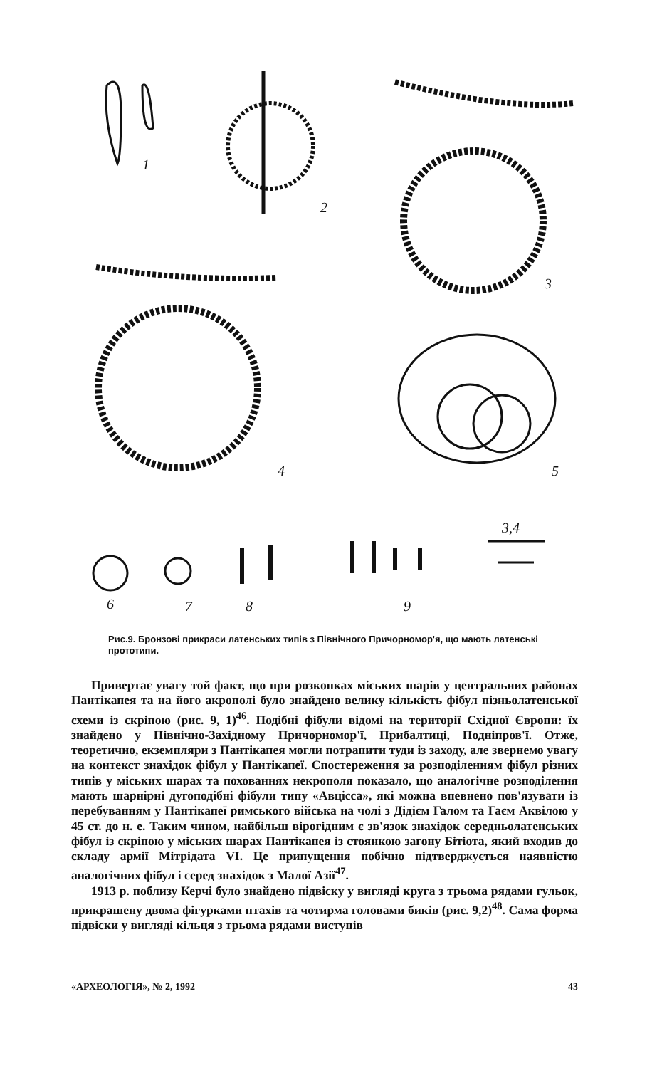1
2
3
4
5
3,4
6
7
8
9
Рис.9. Бронзові прикраси латенських типів з Північного Причорномор'я, що мають латенські прототипи.
Привертає увагу той факт, що при розкопках міських шарів у центральних районах Пантікапея та на його акрополі було знайдено велику кількість фібул пізньолатенської схеми із скріпою (рис. 9, 1)<sup>46</sup>. Подібні фібули відомі на території Східної Європи: їх знайдено у Північно-Західному Причорномор'ї, Прибалтиці, Подніпров'ї. Отже, теоретично, екземпляри з Пантікапея могли потрапити туди із заходу, але звернемо увагу на контекст знахідок фібул у Пантікапеї. Спостереження за розподіленням фібул різних типів у міських шарах та похованнях некрополя показало, що аналогічне розподілення мають шарнірні дугоподібні фібули типу «Авцісса», які можна впевнено пов'язувати із перебуванням у Пантікапеї римського війська на чолі з Дідієм Галом та Гаєм Аквілою у 45 ст. до н. е. Таким чином, найбільш вірогідним є зв'язок знахідок середньолатенських фібул із скріпою у міських шарах Пантікапея із стоянкою загону Бітіота, який входив до складу армії Мітрідата VI. Це припущення побічно підтверджується наявністю аналогічних фібул і серед знахідок з Малої Азії<sup>47</sup>.
1913 р. поблизу Керчі було знайдено підвіску у вигляді круга з трьома рядами гульок, прикрашену двома фігурками птахів та чотирма головами биків (рис. 9,2)<sup>48</sup>. Сама форма підвіски у вигляді кільця з трьома рядами виступів
«АРХЕОЛОГІЯ», № 2, 1992 43